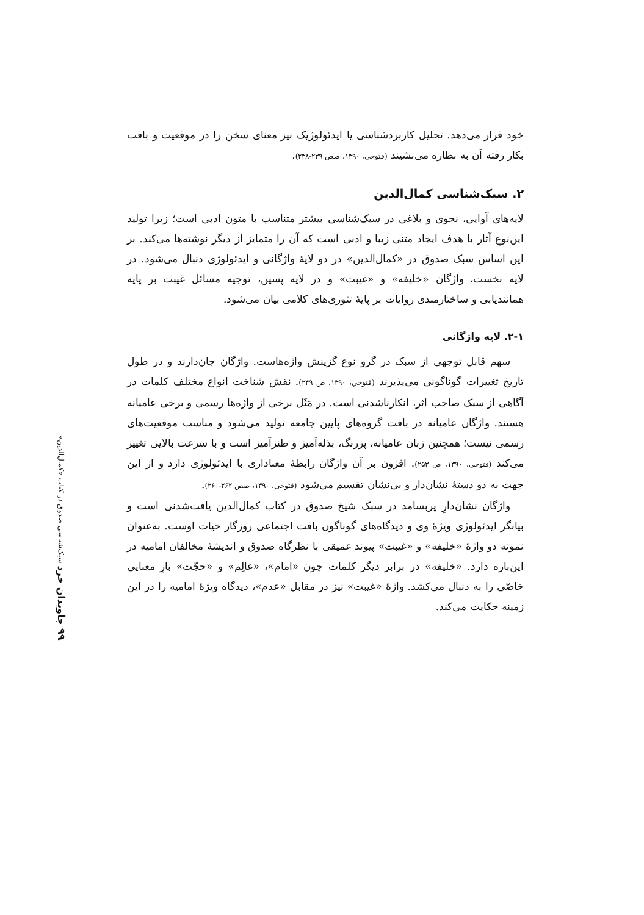۹۹ جاویدان خرد سبک‌شناسی صدوق در کتاب «کمال‌الدین»
خود قرار می‌دهد. تحلیل کاربردشناسی یا ایدئولوژیک نیز معنای سخن را در موقعیت و بافت بکار رفته آن به نظاره می‌نشیند (فتوحي، ۱۳۹۰، صص ۲۳۹-۲۳۸).
۲. سبک‌شناسی کمال‌الدین
لایه‌های آوایی، نحوی و بلاغی در سبک‌شناسی بیشتر متناسب با متون ادبی است؛ زیرا تولید این‌نوعِ آثار با هدف ایجاد متنی زیبا و ادبی است که آن را متمایز از دیگر نوشته‌ها می‌کند. بر این اساس سبک صدوق در «کمال‌الدین» در دو لایهٔ واژگانی و ایدئولوژی دنبال می‌شود. در لایه نخست، واژگان «خلیفه» و «غیبت» و در لایه پسین، توجیه مسائل غیبت بر پایه همانندیابی و ساختارمندی روایات بر پایهٔ تئوری‌های کلامی بیان می‌شود.
۲-۱. لایه واژگانی
سهم قابل توجهی از سبک در گرو نوع گزینش واژه‌هاست. واژگان جان‌دارند و در طول تاریخ تغییرات گوناگونی می‌پذیرند (فتوحي، ۱۳۹۰، ص ۲۴۹). نقش شناخت انواع مختلف کلمات در آگاهی از سبک صاحب اثر، انکارناشدنی است. در مَثَل برخی از واژه‌ها رسمی و برخی عامیانه هستند. واژگان عامیانه در بافت گروه‌های پایین جامعه تولید می‌شود و مناسب موقعیت‌های رسمی نیست؛ همچنین زبان عامیانه، پررنگ، بذله‌آمیز و طنزآمیز است و با سرعت بالایی تغییر می‌کند (فتوحی، ۱۳۹۰، ص ۲۵۳). افزون بر آن واژگان رابطهٔ معناداری با ایدئولوژی دارد و از این جهت به دو دستهٔ نشان‌دار و بی‌نشان تقسیم می‌شود (فتوحی، ۱۳۹۰، صص ۲۶۲-۲۶۰).
واژگان نشان‌دارِ پربسامد در سبک شیخ صدوق در کتاب کمال‌الدین یافت‌شدنی است و بیانگر ایدئولوژی ویژهٔ وی و دیدگاه‌های گوناگون بافت اجتماعی روزگار حیات اوست. به‌عنوان نمونه دو واژهٔ «خلیفه» و «غیبت» پیوند عمیقی با نظرگاه صدوق و اندیشهٔ مخالفان امامیه در این‌باره دارد. «خلیفه» در برابر دیگر کلمات چون «امام»، «عالِم» و «حجّت» بارِ معنایی خاصّی را به دنبال می‌کشد. واژهٔ «غیبت» نیز در مقابل «عدم»، دیدگاه ویژهٔ امامیه را در این زمینه حکایت می‌کند.